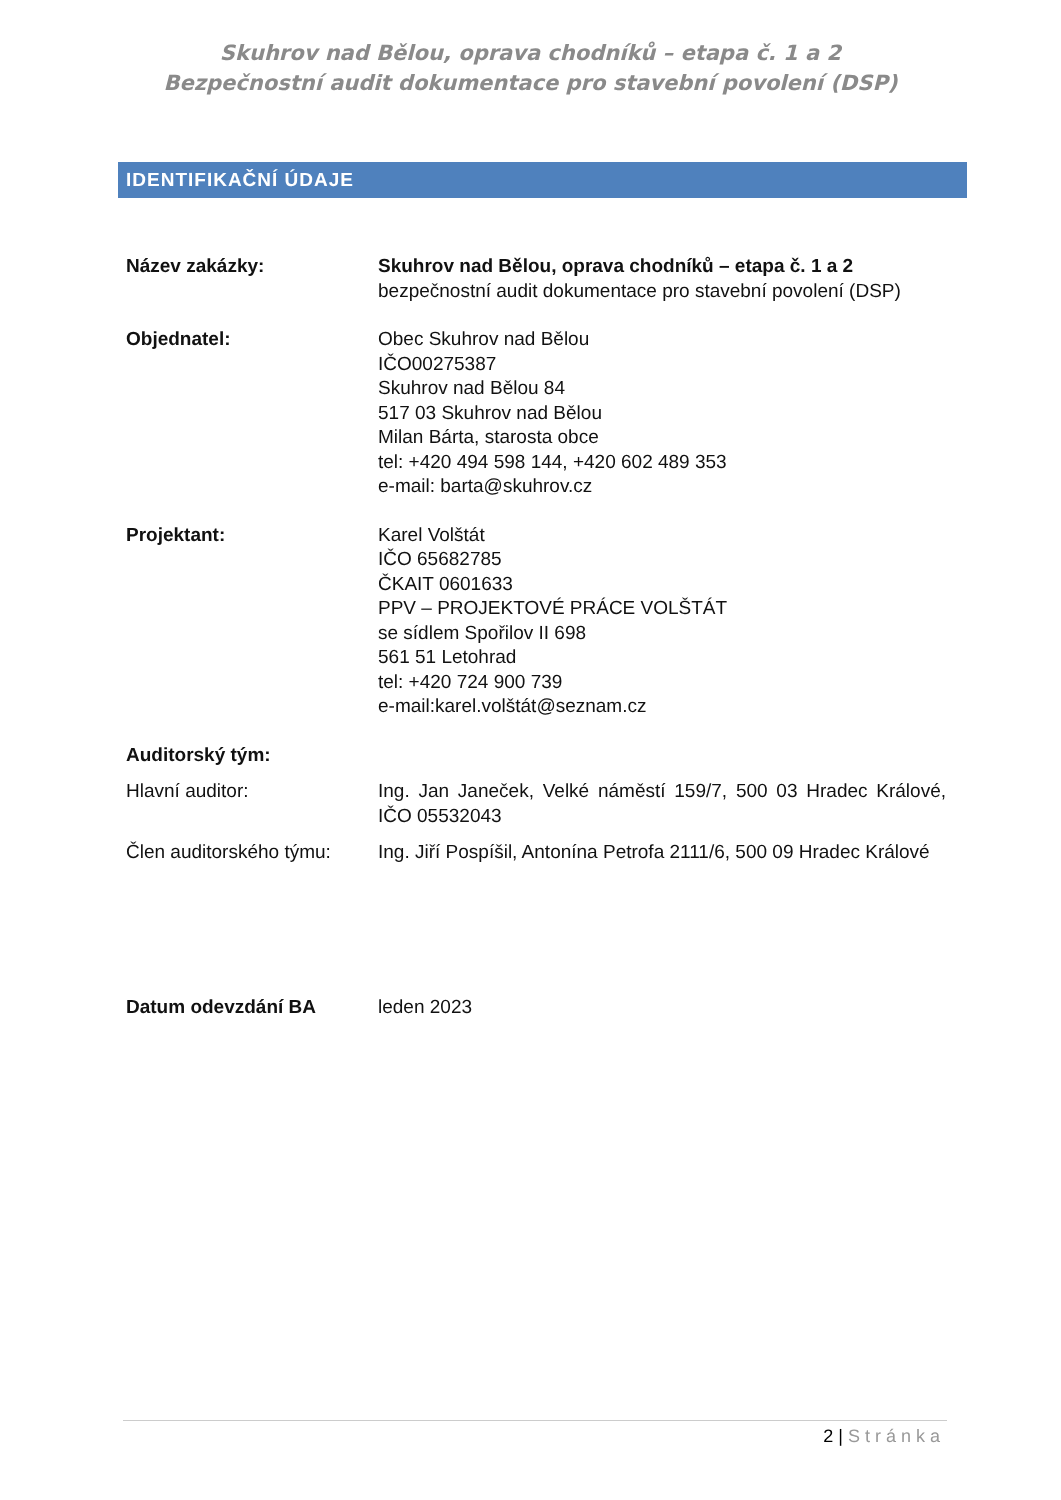Skuhrov nad Bělou, oprava chodníků – etapa č. 1 a 2
Bezpečnostní audit dokumentace pro stavební povolení (DSP)
IDENTIFIKAČNÍ ÚDAJE
| Název zakázky: | Skuhrov nad Bělou, oprava chodníků – etapa č. 1 a 2 bezpečnostní audit dokumentace pro stavební povolení (DSP) |
| Objednatel: | Obec Skuhrov nad Bělou IČO00275387 Skuhrov nad Bělou 84 517 03 Skuhrov nad Bělou Milan Bárta, starosta obce tel: +420 494 598 144, +420 602 489 353 e-mail: barta@skuhrov.cz |
| Projektant: | Karel Volštát IČO 65682785 ČKAIT 0601633 PPV – PROJEKTOVÉ PRÁCE VOLŠTÁT se sídlem Spořilov II 698 561 51 Letohrad tel: +420 724 900 739 e-mail:karel.volštát@seznam.cz |
| Auditorský tým: | |
| Hlavní auditor: | Ing. Jan Janeček, Velké náměstí 159/7, 500 03 Hradec Králové, IČO 05532043 |
| Člen auditorského týmu: | Ing. Jiří Pospíšil, Antonína Petrofa 2111/6, 500 09 Hradec Králové |
| Datum odevzdání BA | leden 2023 |
2 | Stránka